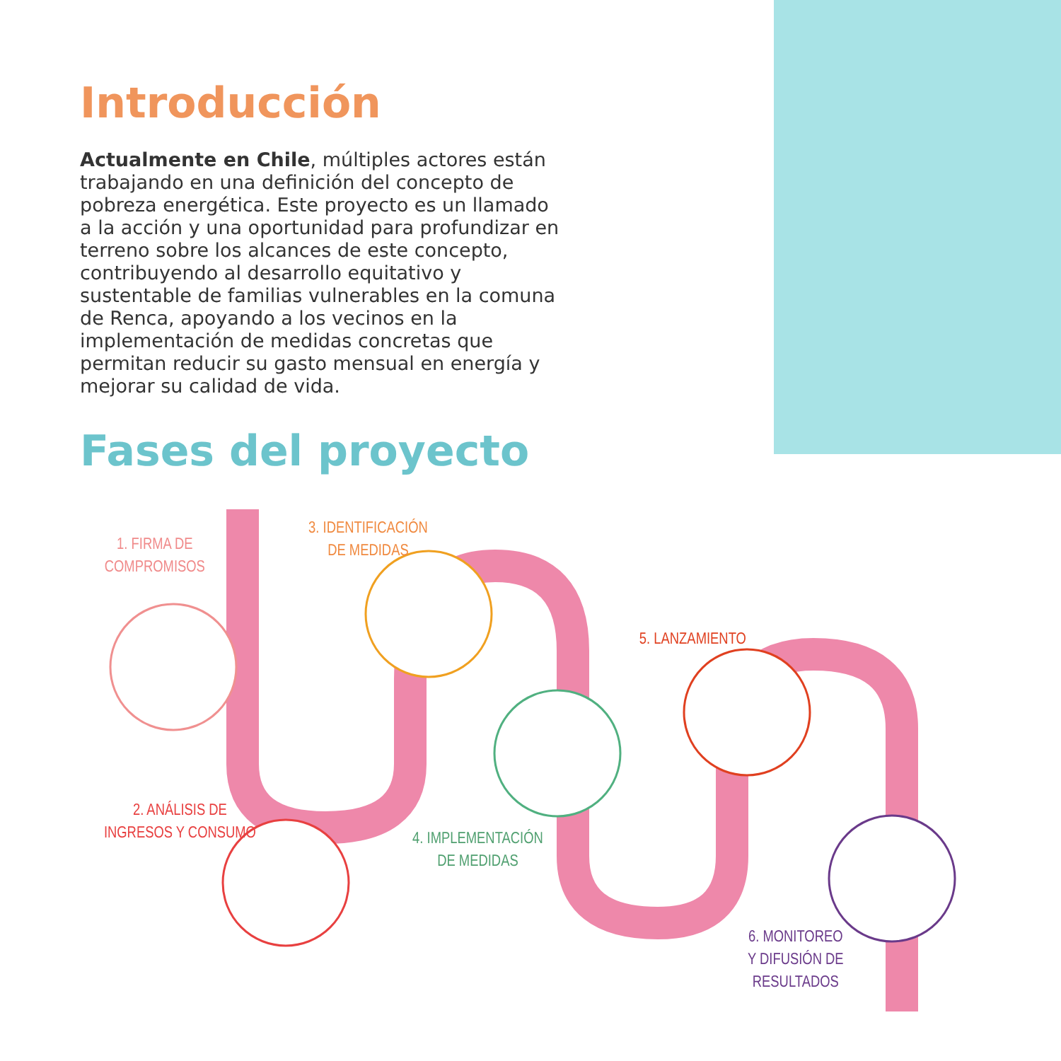Introducción
Actualmente en Chile, múltiples actores están trabajando en una definición del concepto de pobreza energética. Este proyecto es un llamado a la acción y una oportunidad para profundizar en terreno sobre los alcances de este concepto, contribuyendo al desarrollo equitativo y sustentable de familias vulnerables en la comuna de Renca, apoyando a los vecinos en la implementación de medidas concretas que permitan reducir su gasto mensual en energía y mejorar su calidad de vida.
Fases del proyecto
1. FIRMA DE
COMPROMISOS
2. ANÁLISIS DE
INGRESOS Y CONSUMO
3. IDENTIFICACIÓN
DE MEDIDAS
4. IMPLEMENTACIÓN
DE MEDIDAS
5. LANZAMIENTO
6. MONITOREO
Y DIFUSIÓN DE
RESULTADOS